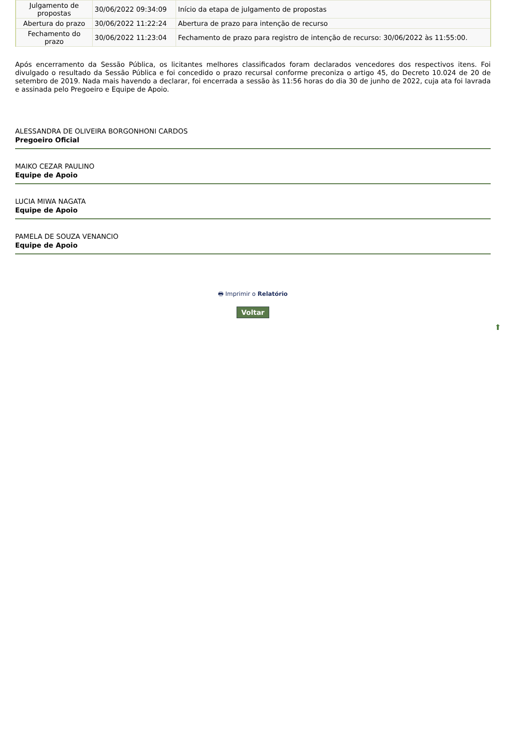| Julgamento de propostas | 30/06/2022 09:34:09 | Início da etapa de julgamento de propostas |
| Abertura do prazo | 30/06/2022 11:22:24 | Abertura de prazo para intenção de recurso |
| Fechamento do prazo | 30/06/2022 11:23:04 | Fechamento de prazo para registro de intenção de recurso: 30/06/2022 às 11:55:00. |
Após encerramento da Sessão Pública, os licitantes melhores classificados foram declarados vencedores dos respectivos itens. Foi divulgado o resultado da Sessão Pública e foi concedido o prazo recursal conforme preconiza o artigo 45, do Decreto 10.024 de 20 de setembro de 2019. Nada mais havendo a declarar, foi encerrada a sessão às 11:56 horas do dia 30 de junho de 2022, cuja ata foi lavrada e assinada pelo Pregoeiro e Equipe de Apoio.
ALESSANDRA DE OLIVEIRA BORGONHONI CARDOS
Pregoeiro Oficial
MAIKO CEZAR PAULINO
Equipe de Apoio
LUCIA MIWA NAGATA
Equipe de Apoio
PAMELA DE SOUZA VENANCIO
Equipe de Apoio
🖶 Imprimir o Relatório
Voltar
⬆